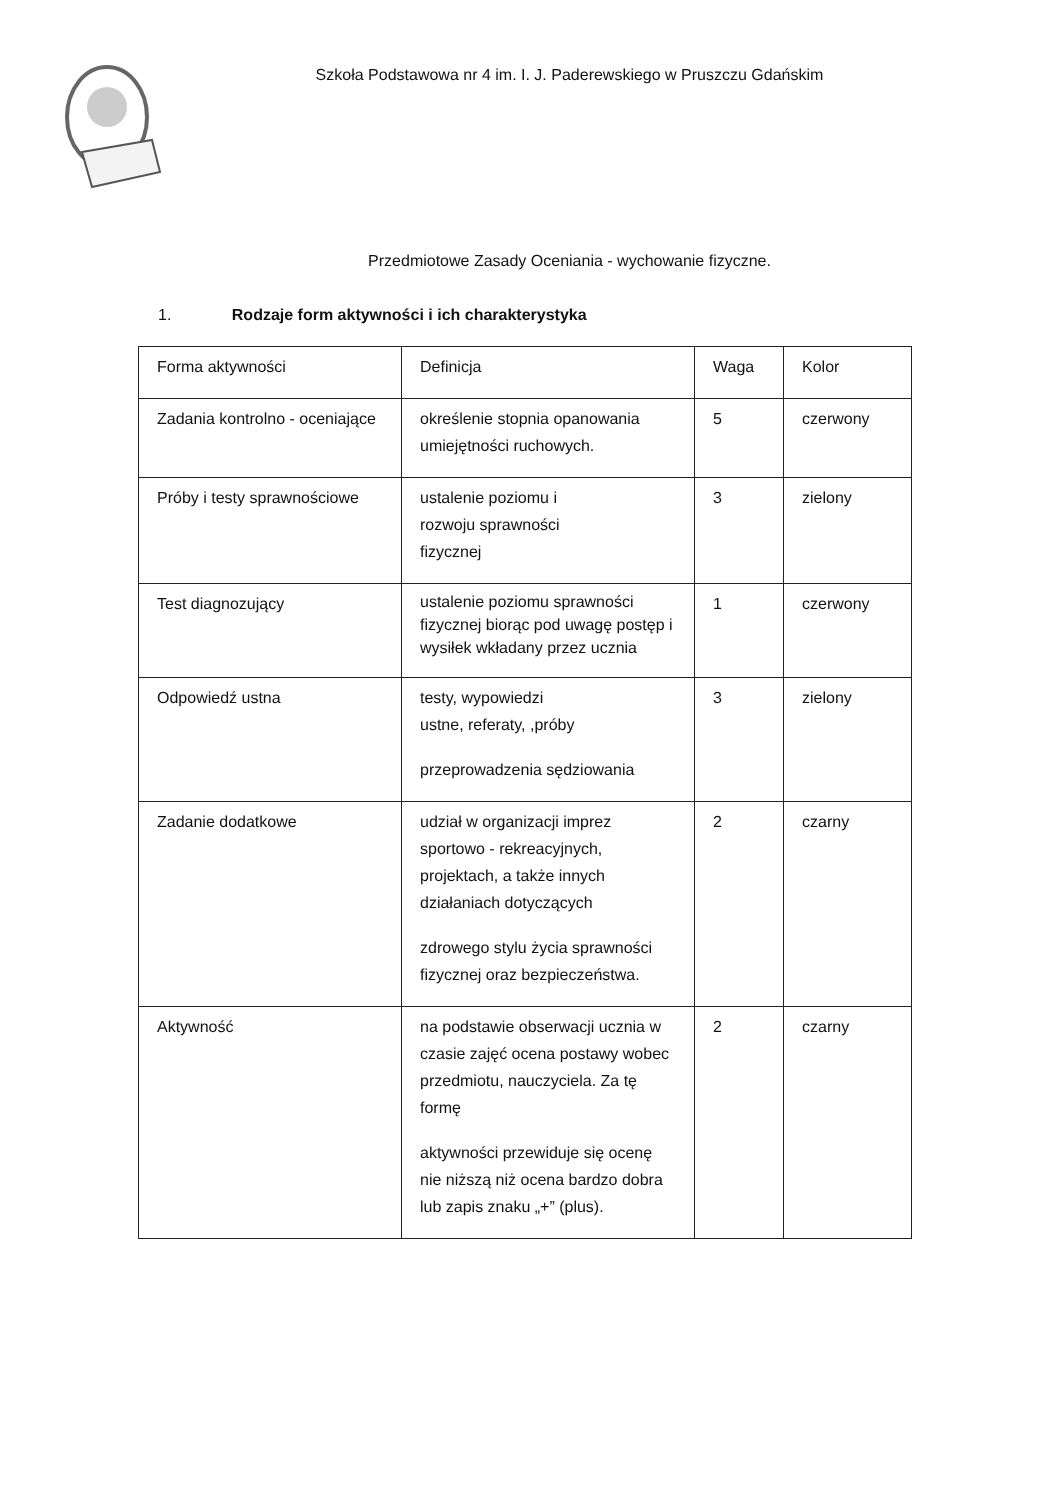Szkoła Podstawowa nr 4 im. I. J. Paderewskiego w Pruszczu Gdańskim
Przedmiotowe Zasady Oceniania - wychowanie fizyczne.
1. Rodzaje form aktywności i ich charakterystyka
| Forma aktywności | Definicja | Waga | Kolor |
| Zadania kontrolno - oceniające | określenie stopnia opanowania umiejętności ruchowych. | 5 | czerwony |
| Próby i testy sprawnościowe | ustalenie poziomu i rozwoju sprawności fizycznej | 3 | zielony |
| Test diagnozujący | ustalenie poziomu sprawności fizycznej biorąc pod uwagę postęp i wysiłek wkładany przez ucznia | 1 | czerwony |
| Odpowiedź ustna | testy, wypowiedzi ustne, referaty, ,próby przeprowadzenia sędziowania | 3 | zielony |
| Zadanie dodatkowe | udział w organizacji imprez sportowo - rekreacyjnych, projektach, a także innych działaniach dotyczących zdrowego stylu życia sprawności fizycznej oraz bezpieczeństwa. | 2 | czarny |
| Aktywność | na podstawie obserwacji ucznia w czasie zajęć ocena postawy wobec przedmiotu, nauczyciela. Za tę formę aktywności przewiduje się ocenę nie niższą niż ocena bardzo dobra lub zapis znaku „+” (plus). | 2 | czarny |